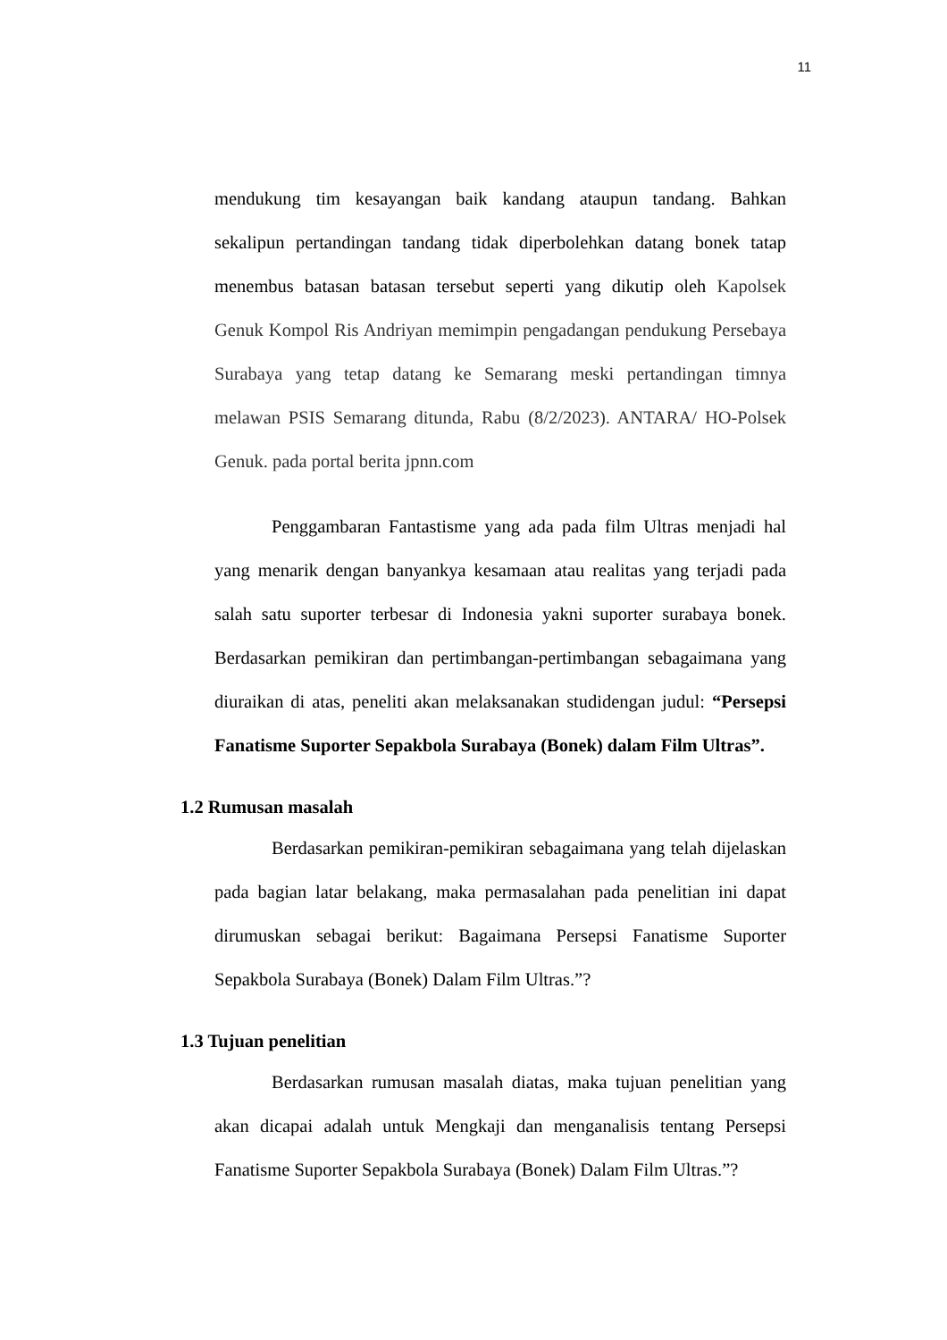11
mendukung tim kesayangan baik kandang ataupun tandang. Bahkan sekalipun pertandingan tandang tidak diperbolehkan datang bonek tatap menembus batasan batasan tersebut seperti yang dikutip oleh Kapolsek Genuk Kompol Ris Andriyan memimpin pengadangan pendukung Persebaya Surabaya yang tetap datang ke Semarang meski pertandingan timnya melawan PSIS Semarang ditunda, Rabu (8/2/2023). ANTARA/ HO-Polsek Genuk. pada portal berita jpnn.com
Penggambaran Fantastisme yang ada pada film Ultras menjadi hal yang menarik dengan banyankya kesamaan atau realitas yang terjadi pada salah satu suporter terbesar di Indonesia yakni suporter surabaya bonek. Berdasarkan pemikiran dan pertimbangan-pertimbangan sebagaimana yang diuraikan di atas, peneliti akan melaksanakan studidengan judul: “Persepsi Fanatisme Suporter Sepakbola Surabaya (Bonek) dalam Film Ultras”.
1.2 Rumusan masalah
Berdasarkan pemikiran-pemikiran sebagaimana yang telah dijelaskan pada bagian latar belakang, maka permasalahan pada penelitian ini dapat dirumuskan sebagai berikut: Bagaimana Persepsi Fanatisme Suporter Sepakbola Surabaya (Bonek) Dalam Film Ultras.”?
1.3 Tujuan penelitian
Berdasarkan rumusan masalah diatas, maka tujuan penelitian yang akan dicapai adalah untuk Mengkaji dan menganalisis tentang Persepsi Fanatisme Suporter Sepakbola Surabaya (Bonek) Dalam Film Ultras.”?